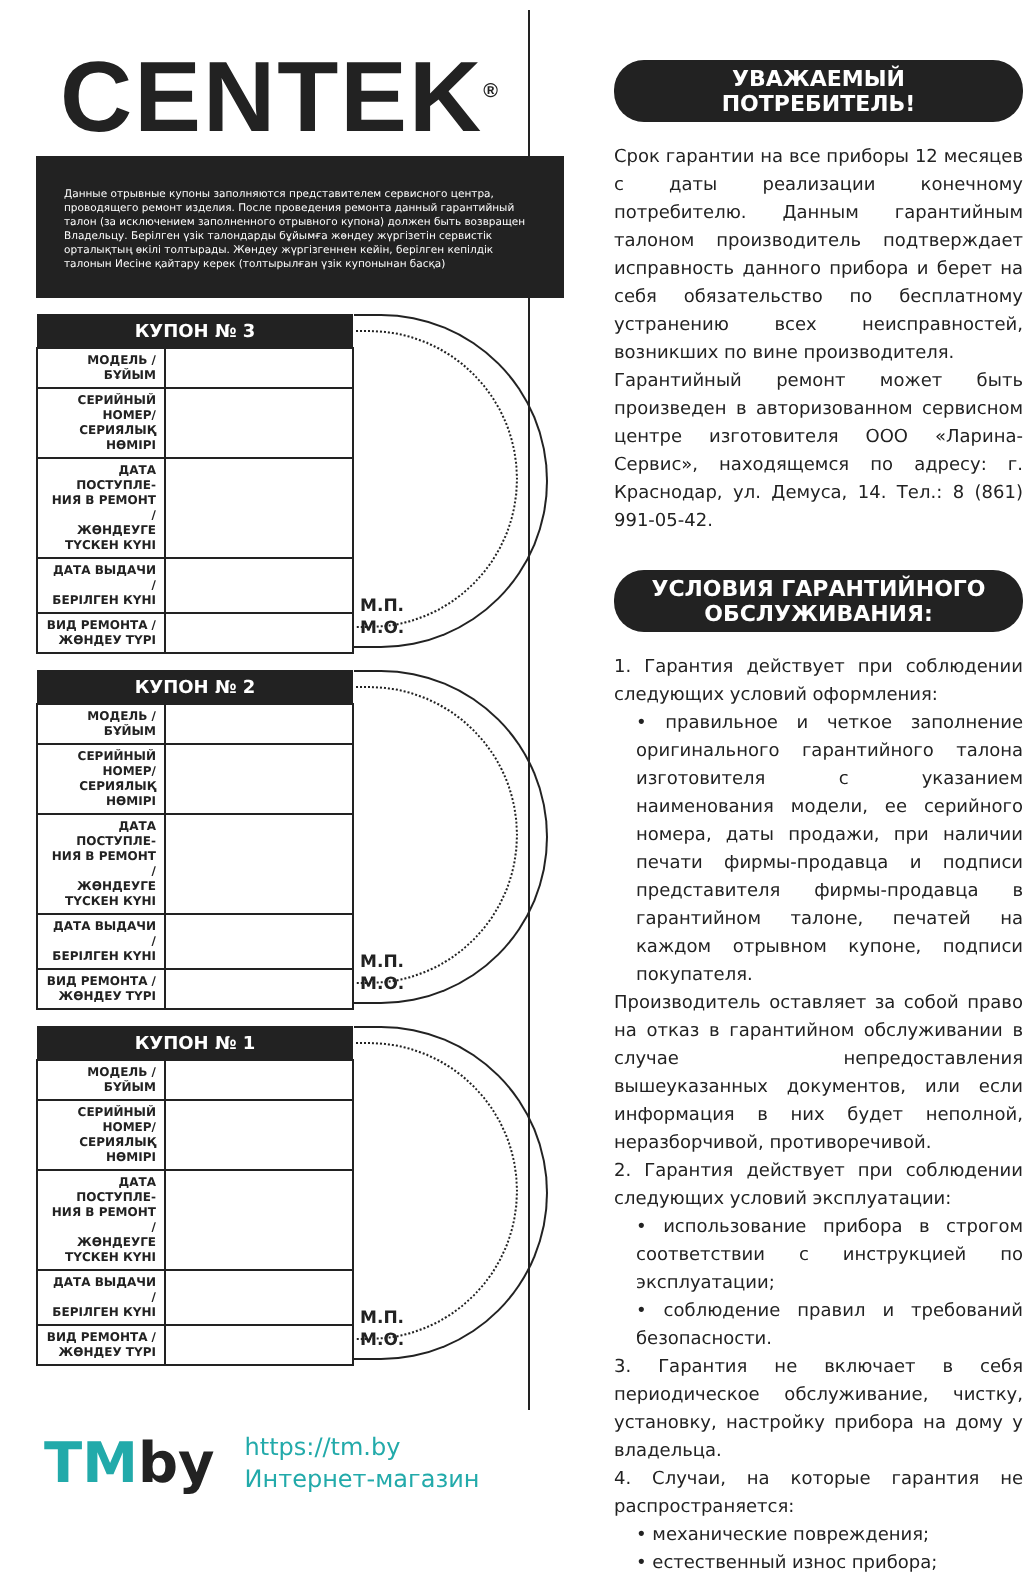CENTEK<sup>®</sup>
Данные отрывные купоны заполняются представителем сервисного центра, проводящего ремонт изделия. После проведения ремонта данный гарантийный талон (за исключением заполненного отрывного купона) должен быть возвращен Владельцу. Берілген үзік талондарды бұйымға жөндеу жүргізетін сервистік орталықтың өкілі толтырады. Жөндеу жүргізгеннен кейін, берілген кепілдік талонын Иесіне қайтару керек (толтырылған үзік купонынан басқа)
| КУПОН № 3 | |
| --- | --- |
| МОДЕЛЬ / БҰЙЫМ | |
| СЕРИЙНЫЙ НОМЕР/ СЕРИЯЛЫҚ НӨМІРІ | |
| ДАТА ПОСТУПЛЕ- НИЯ В РЕМОНТ / ЖӨНДЕУГЕ ТҮСКЕН КҮНІ | |
| ДАТА ВЫДАЧИ / БЕРІЛГЕН КҮНІ | |
| ВИД РЕМОНТА / ЖӨНДЕУ ТҮРІ | |
М.П.
М.О.
| КУПОН № 2 | |
| --- | --- |
| МОДЕЛЬ / БҰЙЫМ | |
| СЕРИЙНЫЙ НОМЕР/ СЕРИЯЛЫҚ НӨМІРІ | |
| ДАТА ПОСТУПЛЕ- НИЯ В РЕМОНТ / ЖӨНДЕУГЕ ТҮСКЕН КҮНІ | |
| ДАТА ВЫДАЧИ / БЕРІЛГЕН КҮНІ | |
| ВИД РЕМОНТА / ЖӨНДЕУ ТҮРІ | |
М.П.
М.О.
| КУПОН № 1 | |
| --- | --- |
| МОДЕЛЬ / БҰЙЫМ | |
| СЕРИЙНЫЙ НОМЕР/ СЕРИЯЛЫҚ НӨМІРІ | |
| ДАТА ПОСТУПЛЕ- НИЯ В РЕМОНТ / ЖӨНДЕУГЕ ТҮСКЕН КҮНІ | |
| ДАТА ВЫДАЧИ / БЕРІЛГЕН КҮНІ | |
| ВИД РЕМОНТА / ЖӨНДЕУ ТҮРІ | |
М.П.
М.О.
УВАЖАЕМЫЙ ПОТРЕБИТЕЛЬ!
Срок гарантии на все приборы 12 месяцев с даты реализации конечному потребителю. Данным гарантийным талоном производитель подтверждает исправность данного прибора и берет на себя обязательство по бесплатному устранению всех неисправностей, возникших по вине производителя.
Гарантийный ремонт может быть произведен в авторизованном сервисном центре изготовителя ООО «Ларина-Сервис», находящемся по адресу: г. Краснодар, ул. Демуса, 14. Тел.: 8 (861) 991-05-42.
УСЛОВИЯ ГАРАНТИЙНОГО ОБСЛУЖИВАНИЯ:
1. Гарантия действует при соблюдении следующих условий оформления:
• правильное и четкое заполнение оригинального гарантийного талона изготовителя с указанием наименования модели, ее серийного номера, даты продажи, при наличии печати фирмы-продавца и подписи представителя фирмы-продавца в гарантийном талоне, печатей на каждом отрывном купоне, подписи покупателя.
Производитель оставляет за собой право на отказ в гарантийном обслуживании в случае непредоставления вышеуказанных документов, или если информация в них будет неполной, неразборчивой, противоречивой.
2. Гарантия действует при соблюдении следующих условий эксплуатации:
• использование прибора в строгом соответствии с инструкцией по эксплуатации;
• соблюдение правил и требований безопасности.
3. Гарантия не включает в себя периодическое обслуживание, чистку, установку, настройку прибора на дому у владельца.
4. Случаи, на которые гарантия не распространяется:
• механические повреждения;
• естественный износ прибора;
TMby
https://tm.by
Интернет-магазин